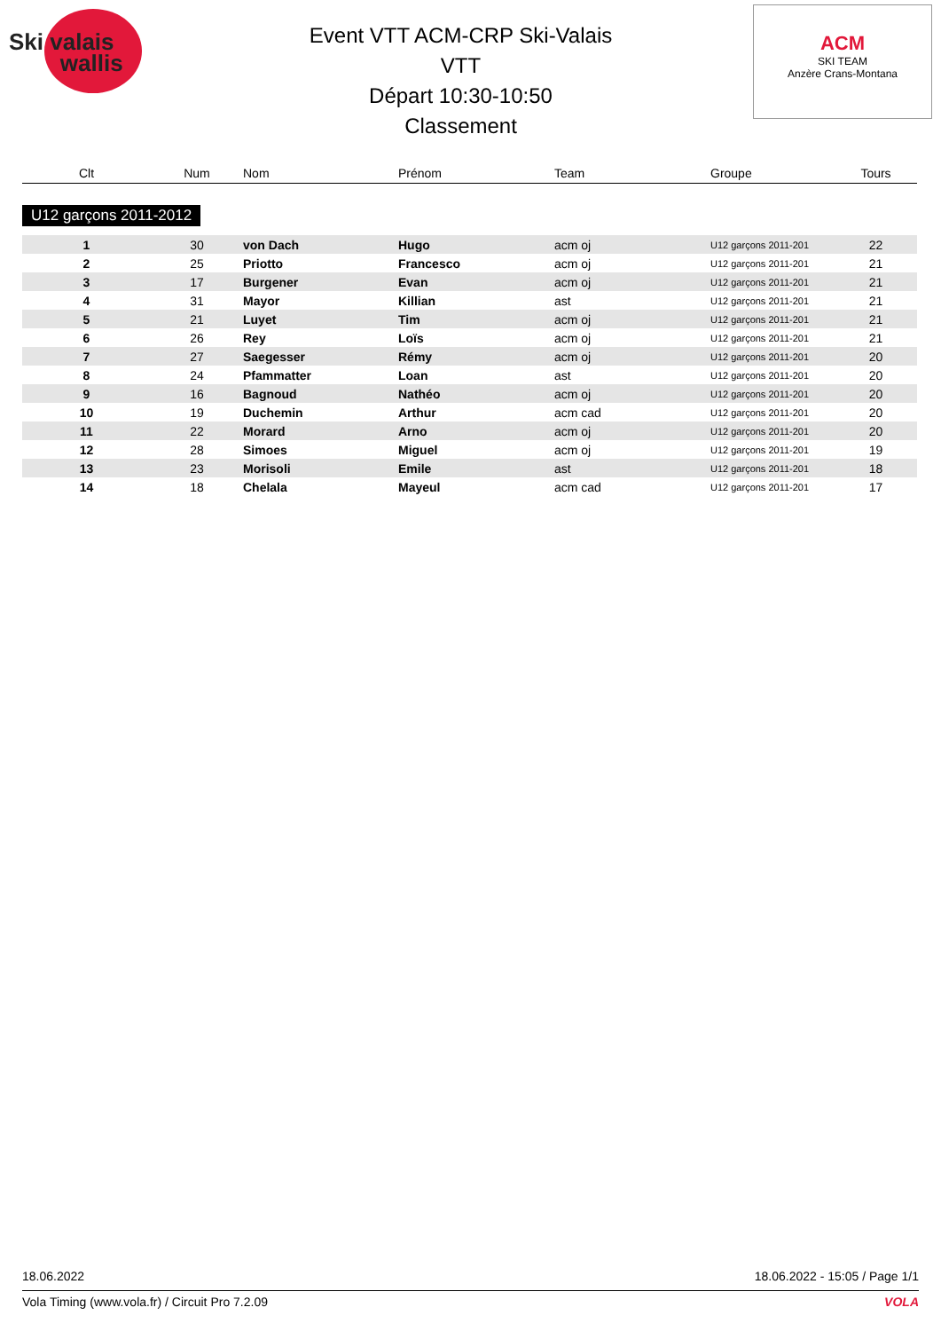Ski valais
wallis
Event VTT ACM-CRP Ski-Valais
VTT
Départ 10:30-10:50
Classement
ACM
SKI TEAM
Anzère Crans-Montana
| Clt | Num | Nom | Prénom | Team | Groupe | Tours |
| --- | --- | --- | --- | --- | --- | --- |
| U12 garçons 2011-2012 | | | | | | |
| 1 | 30 | von Dach | Hugo | acm oj | U12 garçons 2011-201 | 22 |
| 2 | 25 | Priotto | Francesco | acm oj | U12 garçons 2011-201 | 21 |
| 3 | 17 | Burgener | Evan | acm oj | U12 garçons 2011-201 | 21 |
| 4 | 31 | Mayor | Killian | ast | U12 garçons 2011-201 | 21 |
| 5 | 21 | Luyet | Tim | acm oj | U12 garçons 2011-201 | 21 |
| 6 | 26 | Rey | Loïs | acm oj | U12 garçons 2011-201 | 21 |
| 7 | 27 | Saegesser | Rémy | acm oj | U12 garçons 2011-201 | 20 |
| 8 | 24 | Pfammatter | Loan | ast | U12 garçons 2011-201 | 20 |
| 9 | 16 | Bagnoud | Nathéo | acm oj | U12 garçons 2011-201 | 20 |
| 10 | 19 | Duchemin | Arthur | acm cad | U12 garçons 2011-201 | 20 |
| 11 | 22 | Morard | Arno | acm oj | U12 garçons 2011-201 | 20 |
| 12 | 28 | Simoes | Miguel | acm oj | U12 garçons 2011-201 | 19 |
| 13 | 23 | Morisoli | Emile | ast | U12 garçons 2011-201 | 18 |
| 14 | 18 | Chelala | Mayeul | acm cad | U12 garçons 2011-201 | 17 |
18.06.2022 18.06.2022 - 15:05 / Page 1/1
Vola Timing (www.vola.fr) / Circuit Pro 7.2.09 VOLA